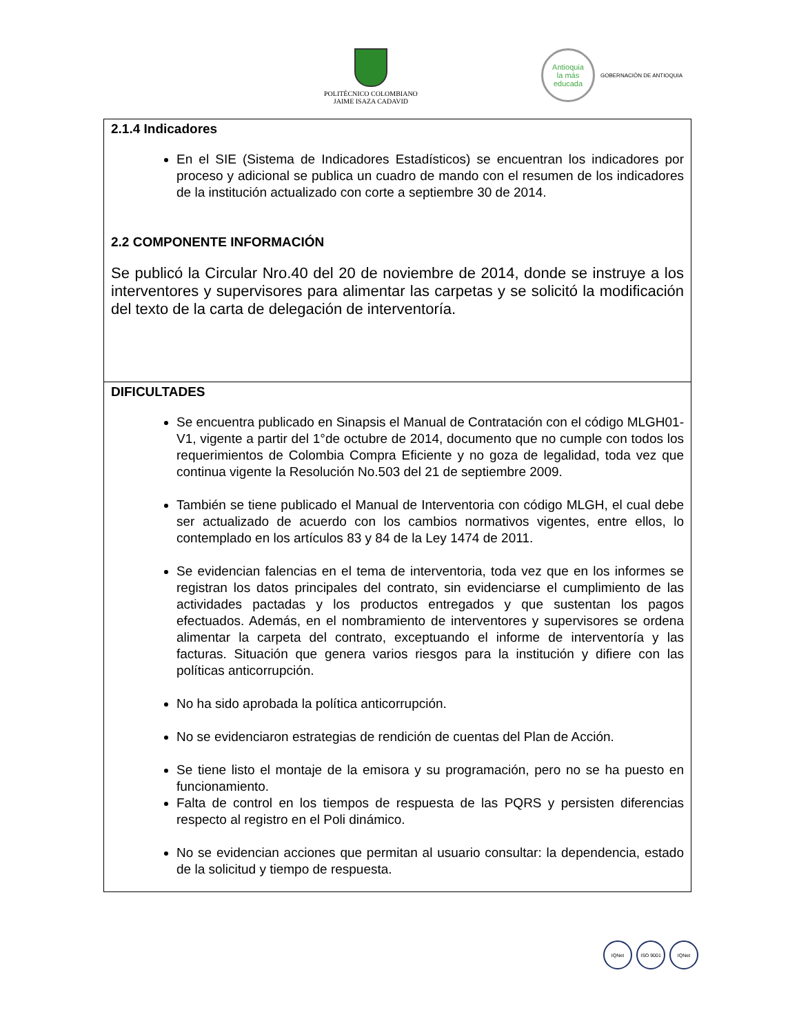POLITÉCNICO COLOMBIANO
JAIME ISAZA CADAVID
Antioquia
la más educada
GOBERNACIÓN DE ANTIOQUIA
| 2.1.4 Indicadores En el SIE (Sistema de Indicadores Estadísticos) se encuentran los indicadores por proceso y adicional se publica un cuadro de mando con el resumen de los indicadores de la institución actualizado con corte a septiembre 30 de 2014. 2.2 COMPONENTE INFORMACIÓN Se publicó la Circular Nro.40 del 20 de noviembre de 2014, donde se instruye a los interventores y supervisores para alimentar las carpetas y se solicitó la modificación del texto de la carta de delegación de interventoría. |
| DIFICULTADES Se encuentra publicado en Sinapsis el Manual de Contratación con el código MLGH01-V1, vigente a partir del 1°de octubre de 2014, documento que no cumple con todos los requerimientos de Colombia Compra Eficiente y no goza de legalidad, toda vez que continua vigente la Resolución No.503 del 21 de septiembre 2009. También se tiene publicado el Manual de Interventoria con código MLGH, el cual debe ser actualizado de acuerdo con los cambios normativos vigentes, entre ellos, lo contemplado en los artículos 83 y 84 de la Ley 1474 de 2011. Se evidencian falencias en el tema de interventoria, toda vez que en los informes se registran los datos principales del contrato, sin evidenciarse el cumplimiento de las actividades pactadas y los productos entregados y que sustentan los pagos efectuados. Además, en el nombramiento de interventores y supervisores se ordena alimentar la carpeta del contrato, exceptuando el informe de interventoría y las facturas. Situación que genera varios riesgos para la institución y difiere con las políticas anticorrupción. No ha sido aprobada la política anticorrupción. No se evidenciaron estrategias de rendición de cuentas del Plan de Acción. Se tiene listo el montaje de la emisora y su programación, pero no se ha puesto en funcionamiento. Falta de control en los tiempos de respuesta de las PQRS y persisten diferencias respecto al registro en el Poli dinámico. No se evidencian acciones que permitan al usuario consultar: la dependencia, estado de la solicitud y tiempo de respuesta. |
IQNet ISO 9001 IQNet